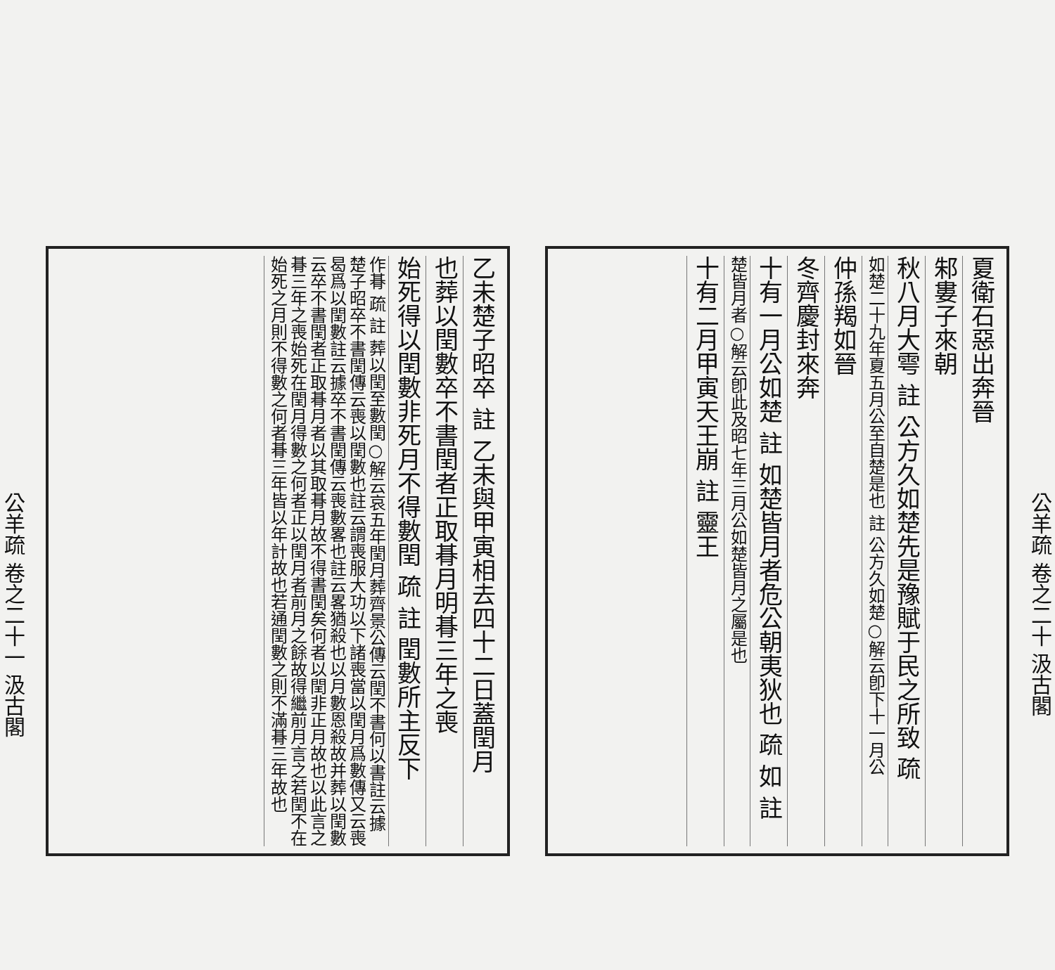公羊疏 卷之二十 汲古閣
夏衛石惡出奔晉
邾婁子來朝
秋八月大雩 註 公方久如楚先是豫賦于民之所致 疏
如楚二十九年夏五月公至自楚是也 註 公方久如楚○解云卽下十一月公
仲孫羯如晉
冬齊慶封來奔
十有一月公如楚 註 如楚皆月者危公朝夷狄也 疏 如 註
楚皆月者○解云卽此及昭七年三月公如楚皆月之屬是也
十有二月甲寅天王崩 註 靈王
乙未楚子昭卒 註 乙未與甲寅相去四十二日蓋閏月
也葬以閏數卒不書閏者正取朞月明朞三年之喪
始死得以閏數非死月不得數閏 疏 註 閏數所主反下
作朞 疏 註 葬以閏至數閏○解云哀五年閏月葬齊景公傳云閏不書何以書註云據楚子昭卒不書閏傳云喪以閏數也註云謂喪服大功以下諸喪當以閏月爲數傳又云喪曷爲以閏數註云據卒不書閏傳云喪數畧也註云畧猶殺也以月數恩殺故并葬以閏數云卒不書閏者正取朞月者以其取朞月故不得書閏矣何者以閏非正月故也以此言之朞三年之喪始死在閏月得數之何者正以閏月者前月之餘故得繼前月言之若閏不在始死之月則不得數之何者朞三年皆以年計故也若通閏數之則不滿朞三年故也
公羊疏 卷之二十一 汲古閣